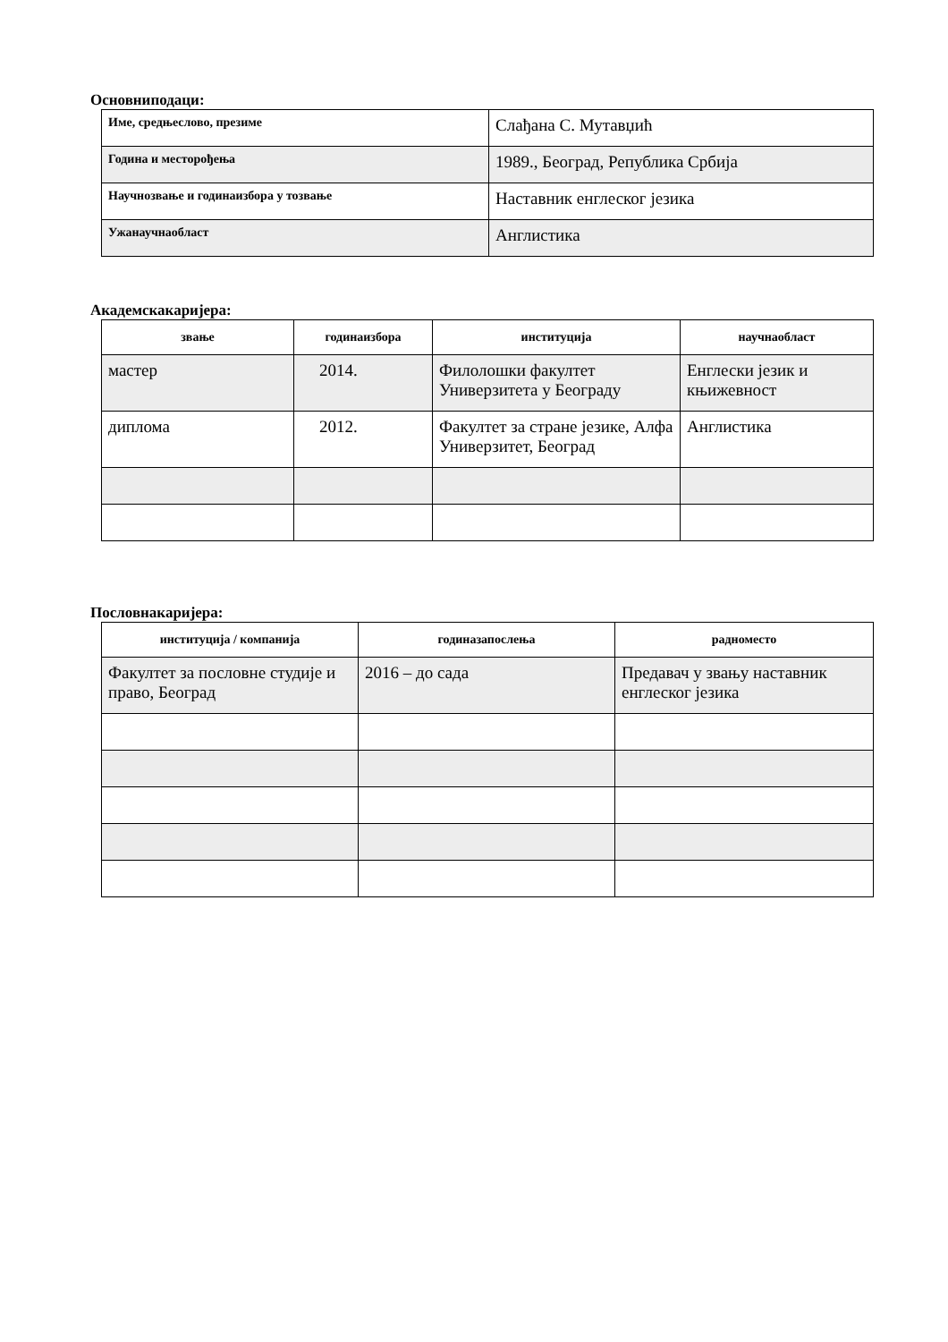Основниподаци:
| Име, средњеслово, презиме | Слађана С. Мутавџић |
| Година и месторођења | 1989., Београд, Република Србија |
| Научнозвање и годинаизбора у тозвање | Наставник енглеског језика |
| Ужанаучнаобласт | Англистика |
Академскакаријера:
| звање | годинаизбора | институција | научнаобласт |
| --- | --- | --- | --- |
| мастер | 2014. | Филолошки факултет Универзитета у Београду | Енглески језик и књижевност |
| диплома | 2012. | Факултет за стране језике, Алфа Универзитет, Београд | Англистика |
Пословнакаријера:
| институција / компанија | годиназапослења | радноместо |
| --- | --- | --- |
| Факултет за пословне студије и право, Београд | 2016 – до сада | Предавач у звању наставник енглеског језика |